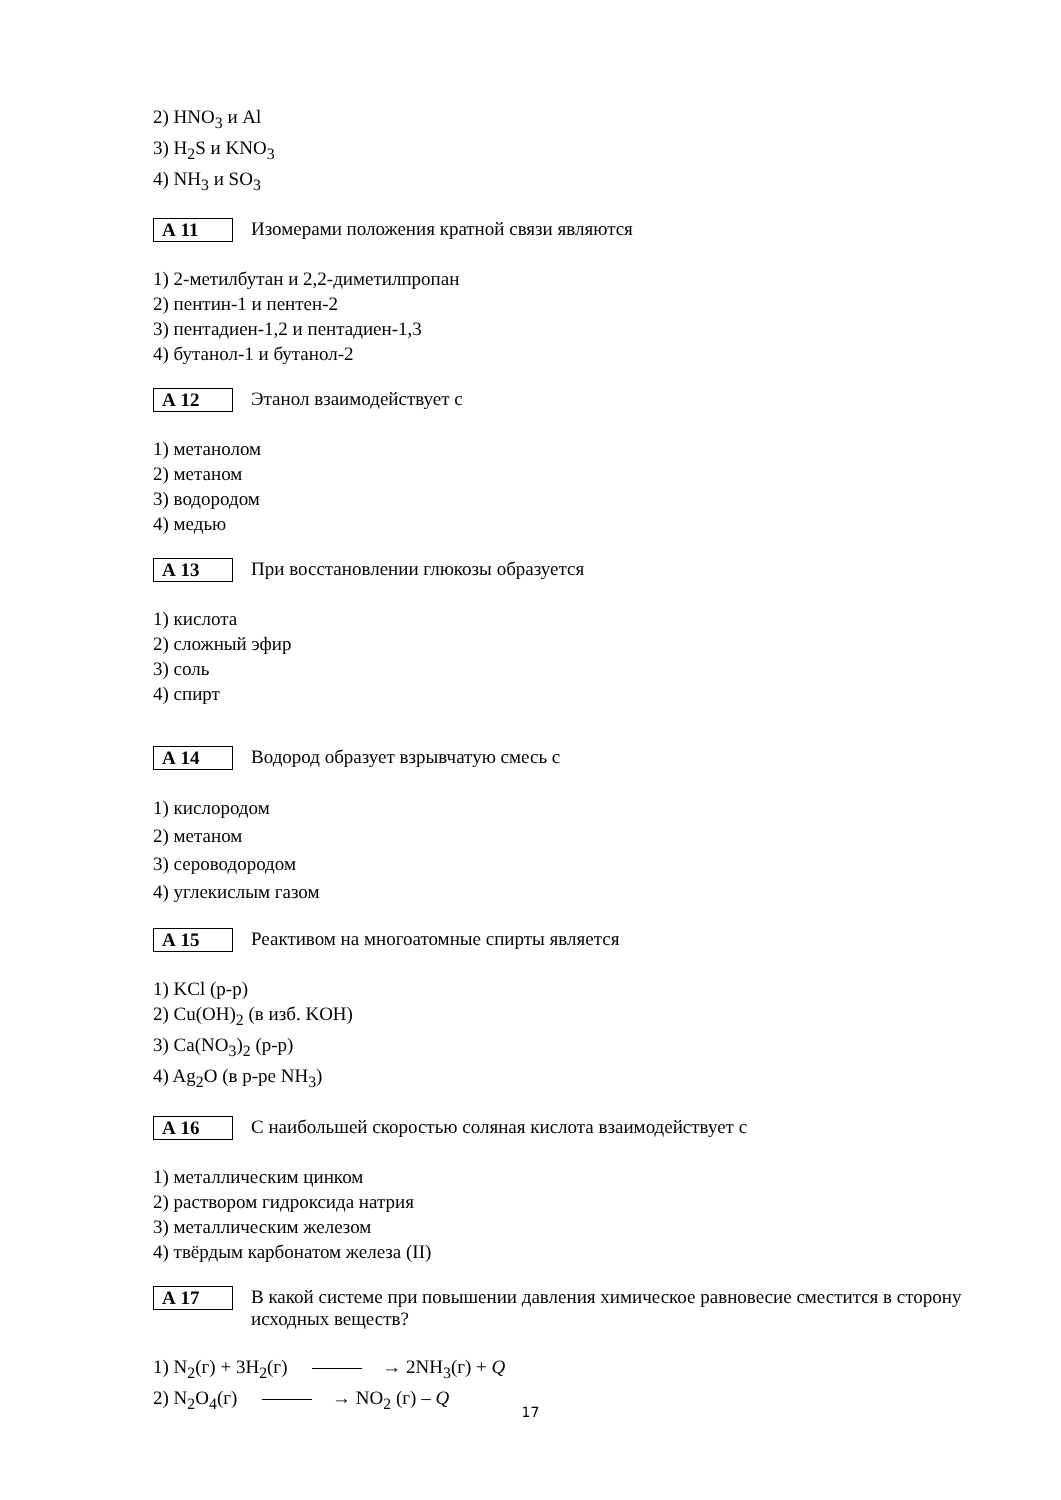2) HNO<sub>3</sub> и Al
3) H<sub>2</sub>S и KNO<sub>3</sub>
4) NH<sub>3</sub> и SO<sub>3</sub>
А 11
Изомерами положения кратной связи являются
1) 2-метилбутан и 2,2-диметилпропан
2) пентин-1 и пентен-2
3) пентадиен-1,2 и пентадиен-1,3
4) бутанол-1 и бутанол-2
А 12
Этанол взаимодействует с
1) метанолом
2) метаном
3) водородом
4) медью
А 13
При восстановлении глюкозы образуется
1) кислота
2) сложный эфир
3) соль
4) спирт
А 14
Водород образует взрывчатую смесь с
1) кислородом
2) метаном
3) сероводородом
4) углекислым газом
А 15
Реактивом на многоатомные спирты является
1) KCl (р-р)
2) Cu(OH)<sub>2</sub> (в изб. KOH)
3) Ca(NO<sub>3</sub>)<sub>2</sub> (р-р)
4) Ag<sub>2</sub>O (в р-ре NH<sub>3</sub>)
А 16
С наибольшей скоростью соляная кислота взаимодействует с
1) металлическим цинком
2) раствором гидроксида натрия
3) металлическим железом
4) твёрдым карбонатом железа (II)
А 17
В какой системе при повышении давления химическое равновесие сместится в сторону исходных веществ?
1) N<sub>2</sub>(г) + 3H<sub>2</sub>(г) → 2NH<sub>3</sub>(г) + Q
2) N<sub>2</sub>O<sub>4</sub>(г) → NO<sub>2</sub> (г) – Q
17